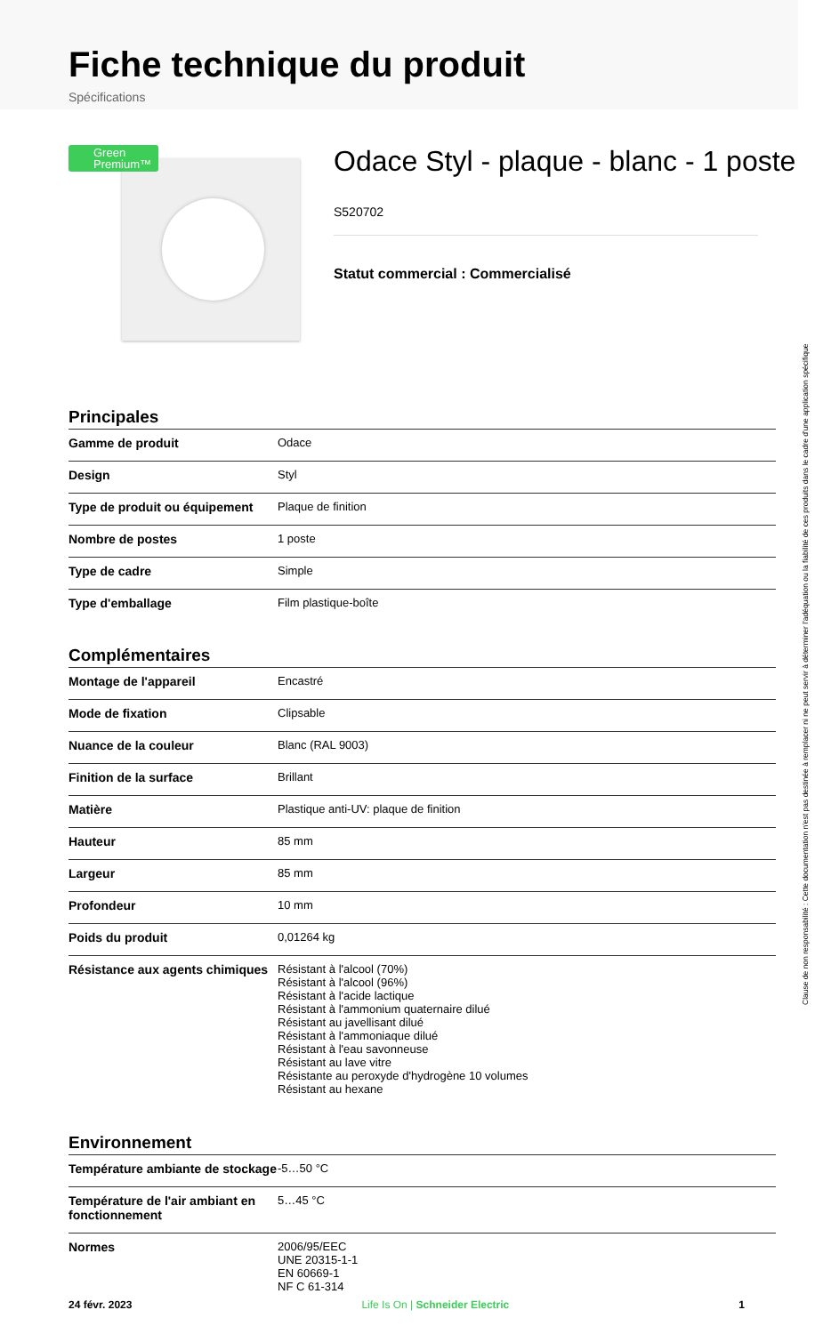Fiche technique du produit
Spécifications
Green
Premium™
Odace Styl - plaque - blanc - 1 poste
S520702
Statut commercial : Commercialisé
Principales
| Gamme de produit | Odace |
| Design | Styl |
| Type de produit ou équipement | Plaque de finition |
| Nombre de postes | 1 poste |
| Type de cadre | Simple |
| Type d'emballage | Film plastique-boîte |
Complémentaires
| Montage de l'appareil | Encastré |
| Mode de fixation | Clipsable |
| Nuance de la couleur | Blanc (RAL 9003) |
| Finition de la surface | Brillant |
| Matière | Plastique anti-UV: plaque de finition |
| Hauteur | 85 mm |
| Largeur | 85 mm |
| Profondeur | 10 mm |
| Poids du produit | 0,01264 kg |
| Résistance aux agents chimiques | Résistant à l'alcool (70%) Résistant à l'alcool (96%) Résistant à l'acide lactique Résistant à l'ammonium quaternaire dilué Résistant au javellisant dilué Résistant à l'ammoniaque dilué Résistant à l'eau savonneuse Résistant au lave vitre Résistante au peroxyde d'hydrogène 10 volumes Résistant au hexane |
Environnement
| Température ambiante de stockage | -5…50 °C |
| Température de l'air ambiant en fonctionnement | 5…45 °C |
| Normes | 2006/95/EEC UNE 20315-1-1 EN 60669-1 NF C 61-314 |
Clause de non responsabilité : Cette documentation n'est pas destinée à remplacer ni ne peut servir à déterminer l'adéquation ou la fiabilité de ces produits dans le cadre d'une application spécifique
24 févr. 2023 Life Is On | Schneider Electric 1